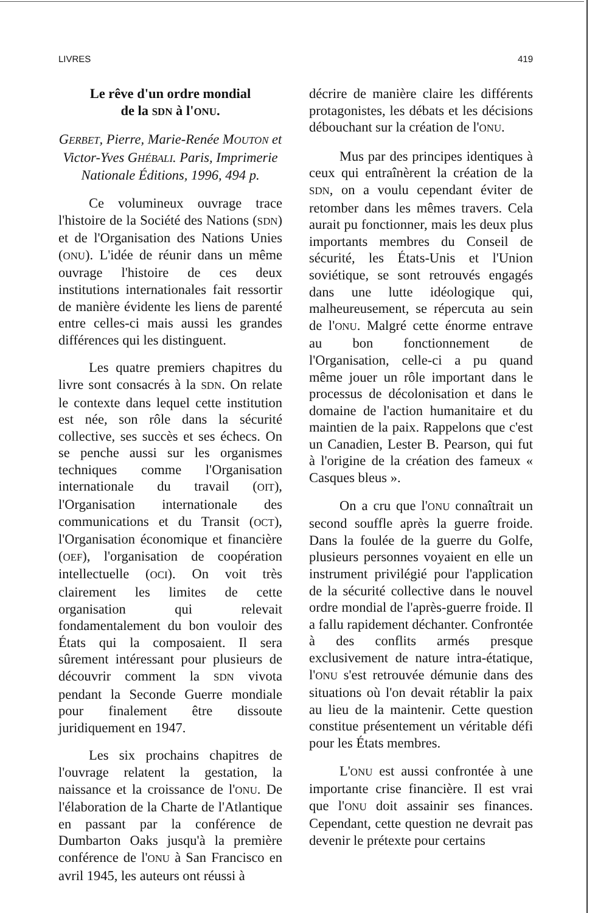LIVRES 419
Le rêve d'un ordre mondial
de la SDN à l'ONU.
GERBET, Pierre, Marie-Renée MOUTON et Victor-Yves GHÉBALI. Paris, Imprimerie Nationale Éditions, 1996, 494 p.
Ce volumineux ouvrage trace l'histoire de la Société des Nations (SDN) et de l'Organisation des Nations Unies (ONU). L'idée de réunir dans un même ouvrage l'histoire de ces deux institutions internationales fait ressortir de manière évidente les liens de parenté entre celles-ci mais aussi les grandes différences qui les distinguent.
Les quatre premiers chapitres du livre sont consacrés à la SDN. On relate le contexte dans lequel cette institution est née, son rôle dans la sécurité collective, ses succès et ses échecs. On se penche aussi sur les organismes techniques comme l'Organisation internationale du travail (OIT), l'Organisation internationale des communications et du Transit (OCT), l'Organisation économique et financière (OEF), l'organisation de coopération intellectuelle (OCI). On voit très clairement les limites de cette organisation qui relevait fondamentalement du bon vouloir des États qui la composaient. Il sera sûrement intéressant pour plusieurs de découvrir comment la SDN vivota pendant la Seconde Guerre mondiale pour finalement être dissoute juridiquement en 1947.
Les six prochains chapitres de l'ouvrage relatent la gestation, la naissance et la croissance de l'ONU. De l'élaboration de la Charte de l'Atlantique en passant par la conférence de Dumbarton Oaks jusqu'à la première conférence de l'ONU à San Francisco en avril 1945, les auteurs ont réussi à
décrire de manière claire les différents protagonistes, les débats et les décisions débouchant sur la création de l'ONU.
Mus par des principes identiques à ceux qui entraînèrent la création de la SDN, on a voulu cependant éviter de retomber dans les mêmes travers. Cela aurait pu fonctionner, mais les deux plus importants membres du Conseil de sécurité, les États-Unis et l'Union soviétique, se sont retrouvés engagés dans une lutte idéologique qui, malheureusement, se répercuta au sein de l'ONU. Malgré cette énorme entrave au bon fonctionnement de l'Organisation, celle-ci a pu quand même jouer un rôle important dans le processus de décolonisation et dans le domaine de l'action humanitaire et du maintien de la paix. Rappelons que c'est un Canadien, Lester B. Pearson, qui fut à l'origine de la création des fameux « Casques bleus ».
On a cru que l'ONU connaîtrait un second souffle après la guerre froide. Dans la foulée de la guerre du Golfe, plusieurs personnes voyaient en elle un instrument privilégié pour l'application de la sécurité collective dans le nouvel ordre mondial de l'après-guerre froide. Il a fallu rapidement déchanter. Confrontée à des conflits armés presque exclusivement de nature intra-étatique, l'ONU s'est retrouvée démunie dans des situations où l'on devait rétablir la paix au lieu de la maintenir. Cette question constitue présentement un véritable défi pour les États membres.
L'ONU est aussi confrontée à une importante crise financière. Il est vrai que l'ONU doit assainir ses finances. Cependant, cette question ne devrait pas devenir le prétexte pour certains